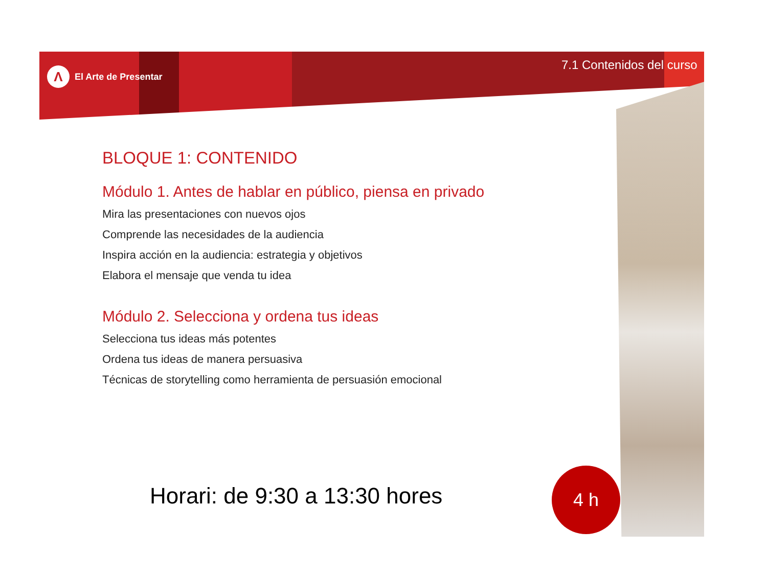Λ
El Arte de Presentar
7.1 Contenidos del curso
BLOQUE 1: CONTENIDO
Módulo 1. Antes de hablar en público, piensa en privado
Mira las presentaciones con nuevos ojos
Comprende las necesidades de la audiencia
Inspira acción en la audiencia: estrategia y objetivos
Elabora el mensaje que venda tu idea
Módulo 2. Selecciona y ordena tus ideas
Selecciona tus ideas más potentes
Ordena tus ideas de manera persuasiva
Técnicas de storytelling como herramienta de persuasión emocional
Horari: de 9:30 a 13:30 hores
4 h